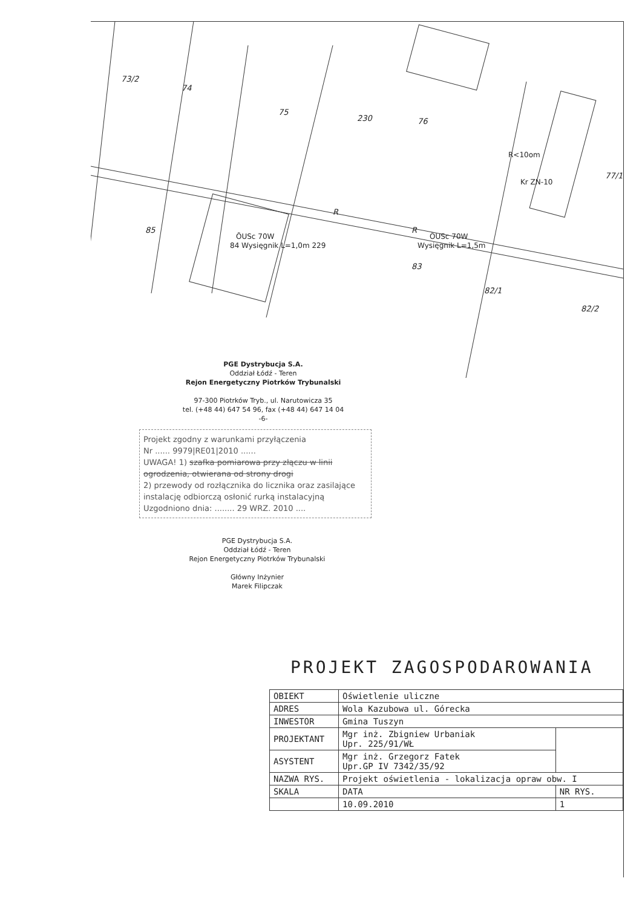73/2
74
75
230
76
85
R
R
83
82/1
82/2
77/1
ŌUSc 70W
84 Wysięgnik L=1,0m 229
ŌUSc 70W
Wysięgnik L=1,5m
R<10om
Kr ZN-10
PGE Dystrybucja S.A.
Oddział Łódź - Teren
Rejon Energetyczny Piotrków Trybunalski
97-300 Piotrków Tryb., ul. Narutowicza 35
tel. (+48 44) 647 54 96, fax (+48 44) 647 14 04
-6-
Projekt zgodny z warunkami przyłączenia
Nr ...... 9979|RE01|2010 ......
UWAGA! 1) szafka pomiarowa przy złączu w linii ogrodzenia, otwierana od strony drogi
2) przewody od rozłącznika do licznika oraz zasilające instalację odbiorczą osłonić rurką instalacyjną
Uzgodniono dnia: ........ 29 WRZ. 2010 ....
PGE Dystrybucja S.A.
Oddział Łódź - Teren
Rejon Energetyczny Piotrków Trybunalski
Główny Inżynier
Marek Filipczak
PROJEKT ZAGOSPODAROWANIA
| OBIEKT | Oświetlenie uliczne | |
| ADRES | Wola Kazubowa ul. Górecka | |
| INWESTOR | Gmina Tuszyn | |
| PROJEKTANT | Mgr inż. Zbigniew Urbaniak Upr. 225/91/WŁ | |
| ASYSTENT | Mgr inż. Grzegorz Fatek Upr.GP IV 7342/35/92 | |
| NAZWA RYS. | Projekt oświetlenia - lokalizacja opraw obw. I | |
| SKALA | DATA | NR RYS. |
| | 10.09.2010 | 1 |